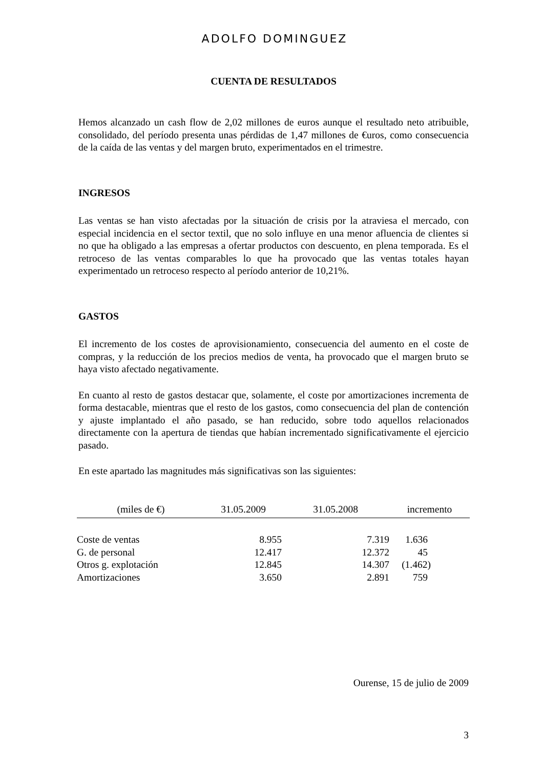ADOLFO DOMINGUEZ
CUENTA DE RESULTADOS
Hemos alcanzado un cash flow de 2,02 millones de euros aunque el resultado neto atribuible, consolidado, del período presenta unas pérdidas de 1,47 millones de €uros, como consecuencia de la caída de las ventas y del margen bruto, experimentados en el trimestre.
INGRESOS
Las ventas se han visto afectadas por la situación de crisis por la atraviesa el mercado, con especial incidencia en el sector textil, que no solo influye en una menor afluencia de clientes si no que ha obligado a las empresas a ofertar productos con descuento, en plena temporada. Es el retroceso de las ventas comparables lo que ha provocado que las ventas totales hayan experimentado un retroceso respecto al período anterior de 10,21%.
GASTOS
El incremento de los costes de aprovisionamiento, consecuencia del aumento en el coste de compras, y la reducción de los precios medios de venta, ha provocado que el margen bruto se haya visto afectado negativamente.
En cuanto al resto de gastos destacar que, solamente, el coste por amortizaciones incrementa de forma destacable, mientras que el resto de los gastos, como consecuencia del plan de contención y ajuste implantado el año pasado, se han reducido, sobre todo aquellos relacionados directamente con la apertura de tiendas que habían incrementado significativamente el ejercicio pasado.
En este apartado las magnitudes más significativas son las siguientes:
| (miles de €) | 31.05.2009 | 31.05.2008 | incremento |
| --- | --- | --- | --- |
| Coste de ventas | 8.955 | 7.319 | 1.636 |
| G. de personal | 12.417 | 12.372 | 45 |
| Otros g. explotación | 12.845 | 14.307 | (1.462) |
| Amortizaciones | 3.650 | 2.891 | 759 |
Ourense, 15 de julio de 2009
3